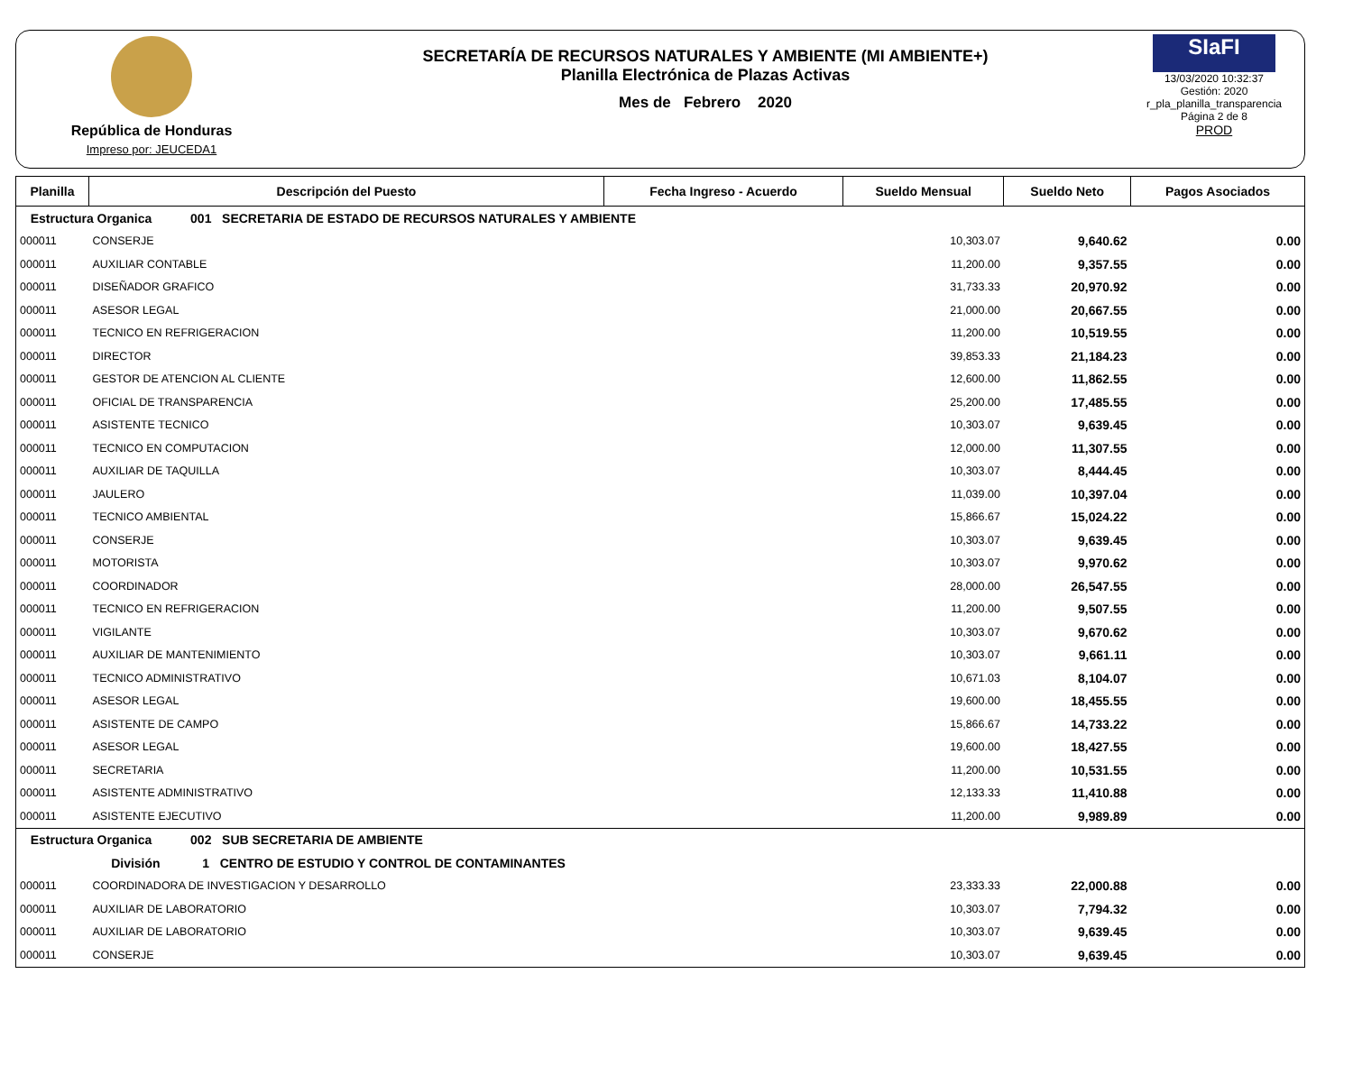República de Honduras
Impreso por: JEUCEDA1
SECRETARÍA DE RECURSOS NATURALES Y AMBIENTE (MI AMBIENTE+)
Planilla Electrónica de Plazas Activas
Mes de Febrero 2020
SIaFI
13/03/2020 10:32:37
Gestión: 2020
r_pla_planilla_transparencia
Página 2 de 8
PROD
| Planilla | Descripción del Puesto | Fecha Ingreso - Acuerdo | Sueldo Mensual | Sueldo Neto | Pagos Asociados |
| --- | --- | --- | --- | --- | --- |
| Estructura Organica 001 SECRETARIA DE ESTADO DE RECURSOS NATURALES Y AMBIENTE | | | | | |
| 000011 | CONSERJE | | 10,303.07 | 9,640.62 | 0.00 |
| 000011 | AUXILIAR CONTABLE | | 11,200.00 | 9,357.55 | 0.00 |
| 000011 | DISEÑADOR GRAFICO | | 31,733.33 | 20,970.92 | 0.00 |
| 000011 | ASESOR LEGAL | | 21,000.00 | 20,667.55 | 0.00 |
| 000011 | TECNICO EN REFRIGERACION | | 11,200.00 | 10,519.55 | 0.00 |
| 000011 | DIRECTOR | | 39,853.33 | 21,184.23 | 0.00 |
| 000011 | GESTOR DE ATENCION AL CLIENTE | | 12,600.00 | 11,862.55 | 0.00 |
| 000011 | OFICIAL DE TRANSPARENCIA | | 25,200.00 | 17,485.55 | 0.00 |
| 000011 | ASISTENTE TECNICO | | 10,303.07 | 9,639.45 | 0.00 |
| 000011 | TECNICO EN COMPUTACION | | 12,000.00 | 11,307.55 | 0.00 |
| 000011 | AUXILIAR DE TAQUILLA | | 10,303.07 | 8,444.45 | 0.00 |
| 000011 | JAULERO | | 11,039.00 | 10,397.04 | 0.00 |
| 000011 | TECNICO AMBIENTAL | | 15,866.67 | 15,024.22 | 0.00 |
| 000011 | CONSERJE | | 10,303.07 | 9,639.45 | 0.00 |
| 000011 | MOTORISTA | | 10,303.07 | 9,970.62 | 0.00 |
| 000011 | COORDINADOR | | 28,000.00 | 26,547.55 | 0.00 |
| 000011 | TECNICO EN REFRIGERACION | | 11,200.00 | 9,507.55 | 0.00 |
| 000011 | VIGILANTE | | 10,303.07 | 9,670.62 | 0.00 |
| 000011 | AUXILIAR DE MANTENIMIENTO | | 10,303.07 | 9,661.11 | 0.00 |
| 000011 | TECNICO ADMINISTRATIVO | | 10,671.03 | 8,104.07 | 0.00 |
| 000011 | ASESOR LEGAL | | 19,600.00 | 18,455.55 | 0.00 |
| 000011 | ASISTENTE DE CAMPO | | 15,866.67 | 14,733.22 | 0.00 |
| 000011 | ASESOR LEGAL | | 19,600.00 | 18,427.55 | 0.00 |
| 000011 | SECRETARIA | | 11,200.00 | 10,531.55 | 0.00 |
| 000011 | ASISTENTE ADMINISTRATIVO | | 12,133.33 | 11,410.88 | 0.00 |
| 000011 | ASISTENTE EJECUTIVO | | 11,200.00 | 9,989.89 | 0.00 |
| Estructura Organica 002 SUB SECRETARIA DE AMBIENTE | | | | | |
| División 1 CENTRO DE ESTUDIO Y CONTROL DE CONTAMINANTES | | | | | |
| 000011 | COORDINADORA DE INVESTIGACION Y DESARROLLO | | 23,333.33 | 22,000.88 | 0.00 |
| 000011 | AUXILIAR DE LABORATORIO | | 10,303.07 | 7,794.32 | 0.00 |
| 000011 | AUXILIAR DE LABORATORIO | | 10,303.07 | 9,639.45 | 0.00 |
| 000011 | CONSERJE | | 10,303.07 | 9,639.45 | 0.00 |